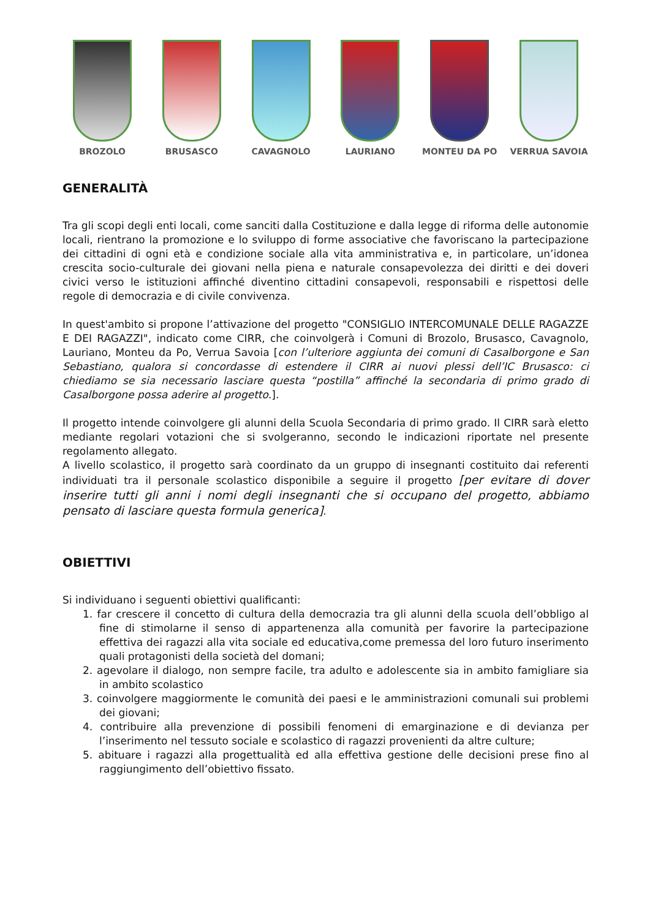BROZOLO BRUSASCO CAVAGNOLO LAURIANO MONTEU DA PO VERRUA SAVOIA
GENERALITÀ
Tra gli scopi degli enti locali, come sanciti dalla Costituzione e dalla legge di riforma delle autonomie locali, rientrano la promozione e lo sviluppo di forme associative che favoriscano la partecipazione dei cittadini di ogni età e condizione sociale alla vita amministrativa e, in particolare, un’idonea crescita socio-culturale dei giovani nella piena e naturale consapevolezza dei diritti e dei doveri civici verso le istituzioni affinché diventino cittadini consapevoli, responsabili e rispettosi delle regole di democrazia e di civile convivenza.
In quest'ambito si propone l’attivazione del progetto "CONSIGLIO INTERCOMUNALE DELLE RAGAZZE E DEI RAGAZZI", indicato come CIRR, che coinvolgerà i Comuni di Brozolo, Brusasco, Cavagnolo, Lauriano, Monteu da Po, Verrua Savoia [con l’ulteriore aggiunta dei comuni di Casalborgone e San Sebastiano, qualora si concordasse di estendere il CIRR ai nuovi plessi dell’IC Brusasco: ci chiediamo se sia necessario lasciare questa “postilla” affinché la secondaria di primo grado di Casalborgone possa aderire al progetto.].
Il progetto intende coinvolgere gli alunni della Scuola Secondaria di primo grado. Il CIRR sarà eletto mediante regolari votazioni che si svolgeranno, secondo le indicazioni riportate nel presente regolamento allegato.
A livello scolastico, il progetto sarà coordinato da un gruppo di insegnanti costituito dai referenti individuati tra il personale scolastico disponibile a seguire il progetto [per evitare di dover inserire tutti gli anni i nomi degli insegnanti che si occupano del progetto, abbiamo pensato di lasciare questa formula generica].
OBIETTIVI
Si individuano i seguenti obiettivi qualificanti:
1. far crescere il concetto di cultura della democrazia tra gli alunni della scuola dell’obbligo al fine di stimolarne il senso di appartenenza alla comunità per favorire la partecipazione effettiva dei ragazzi alla vita sociale ed educativa,come premessa del loro futuro inserimento quali protagonisti della società del domani;
2. agevolare il dialogo, non sempre facile, tra adulto e adolescente sia in ambito famigliare sia in ambito scolastico
3. coinvolgere maggiormente le comunità dei paesi e le amministrazioni comunali sui problemi dei giovani;
4. contribuire alla prevenzione di possibili fenomeni di emarginazione e di devianza per l’inserimento nel tessuto sociale e scolastico di ragazzi provenienti da altre culture;
5. abituare i ragazzi alla progettualità ed alla effettiva gestione delle decisioni prese fino al raggiungimento dell’obiettivo fissato.